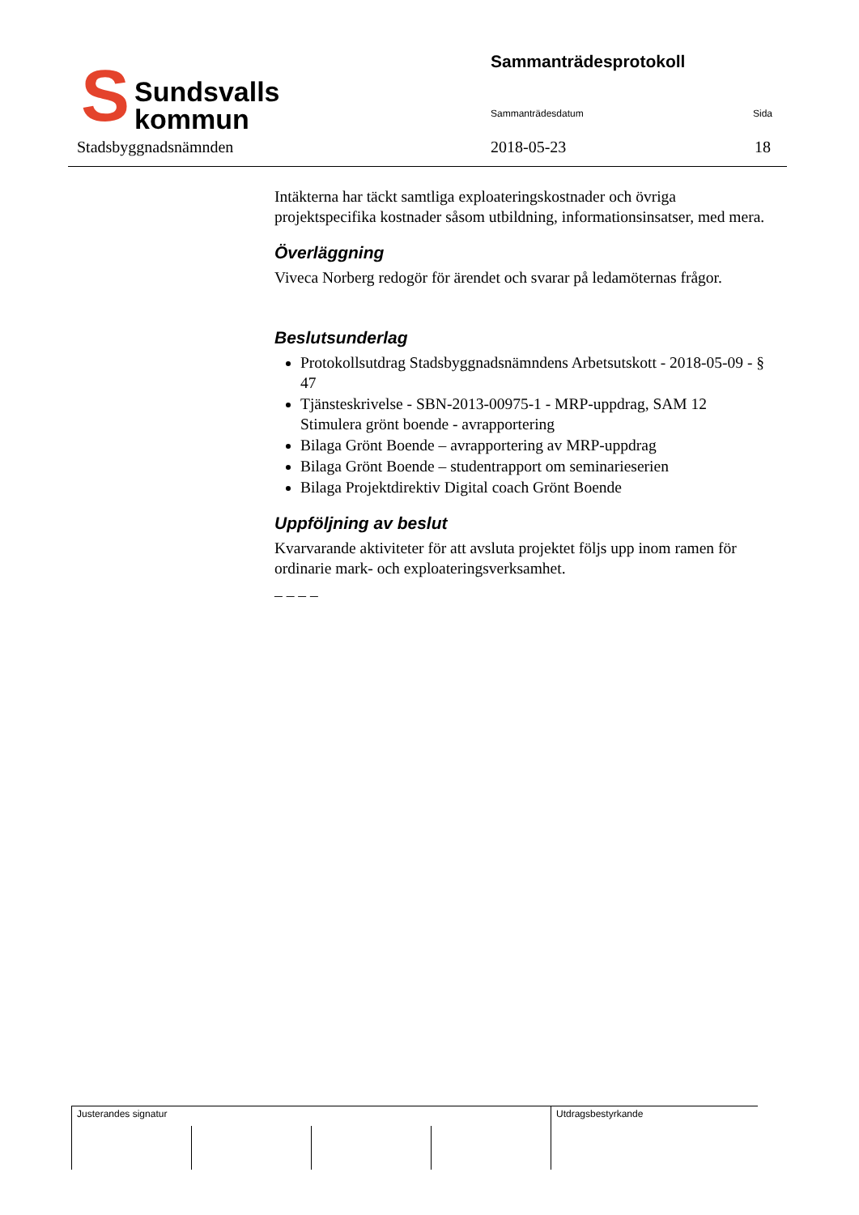S
Sundsvalls
kommun
Sammanträdesprotokoll
Sammanträdesdatum Sida
Stadsbyggnadsnämnden 2018-05-23 18
Intäkterna har täckt samtliga exploateringskostnader och övriga projektspecifika kostnader såsom utbildning, informationsinsatser, med mera.
Överläggning
Viveca Norberg redogör för ärendet och svarar på ledamöternas frågor.
Beslutsunderlag
Protokollsutdrag Stadsbyggnadsnämndens Arbetsutskott - 2018-05-09 - § 47
Tjänsteskrivelse - SBN-2013-00975-1 - MRP-uppdrag, SAM 12 Stimulera grönt boende - avrapportering
Bilaga Grönt Boende – avrapportering av MRP-uppdrag
Bilaga Grönt Boende – studentrapport om seminarieserien
Bilaga Projektdirektiv Digital coach Grönt Boende
Uppföljning av beslut
Kvarvarande aktiviteter för att avsluta projektet följs upp inom ramen för ordinarie mark- och exploateringsverksamhet.
– – – –
| Justerandes signatur | | | | Utdragsbestyrkande |